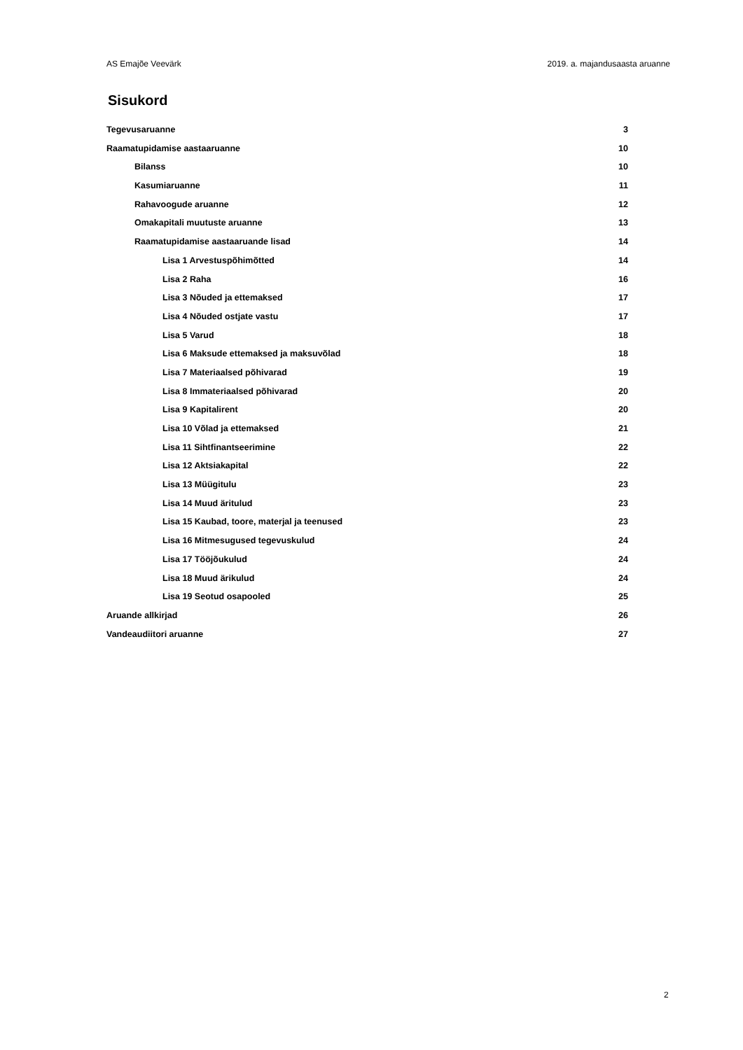AS Emajõe Veevärk 2019. a. majandusaasta aruanne
Sisukord
Tegevusaruanne 3
Raamatupidamise aastaaruanne 10
Bilanss 10
Kasumiaruanne 11
Rahavoogude aruanne 12
Omakapitali muutuste aruanne 13
Raamatupidamise aastaaruande lisad 14
Lisa 1 Arvestuspõhimõtted 14
Lisa 2 Raha 16
Lisa 3 Nõuded ja ettemaksed 17
Lisa 4 Nõuded ostjate vastu 17
Lisa 5 Varud 18
Lisa 6 Maksude ettemaksed ja maksuvõlad 18
Lisa 7 Materiaalsed põhivarad 19
Lisa 8 Immateriaalsed põhivarad 20
Lisa 9 Kapitalirent 20
Lisa 10 Võlad ja ettemaksed 21
Lisa 11 Sihtfinantseerimine 22
Lisa 12 Aktsiakapital 22
Lisa 13 Müügitulu 23
Lisa 14 Muud äritulud 23
Lisa 15 Kaubad, toore, materjal ja teenused 23
Lisa 16 Mitmesugused tegevuskulud 24
Lisa 17 Tööjõukulud 24
Lisa 18 Muud ärikulud 24
Lisa 19 Seotud osapooled 25
Aruande allkirjad 26
Vandeaudiitori aruanne 27
2